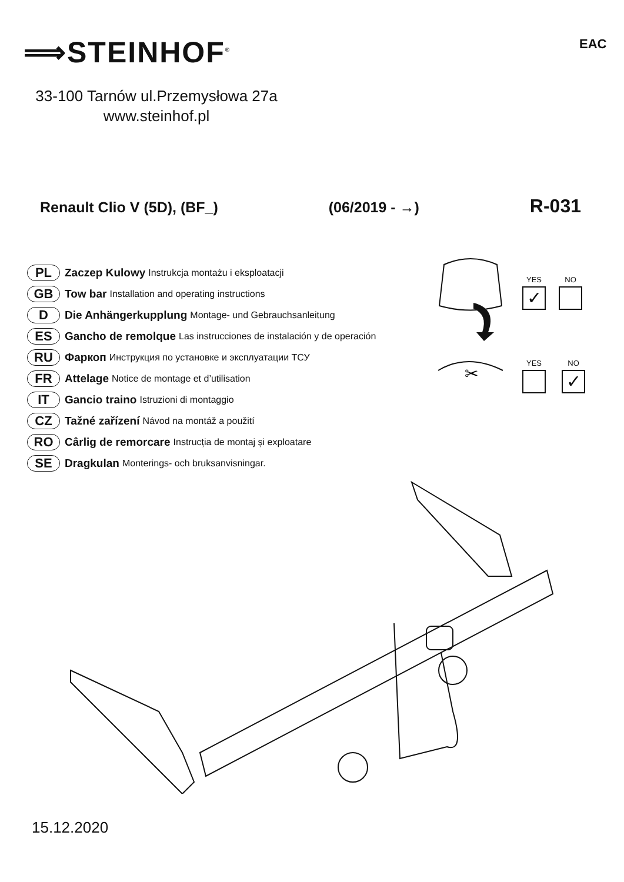⟹STEINHOF<sup>®</sup> EAC
33-100 Tarnów ul.Przemysłowa 27a
www.steinhof.pl
Renault Clio V (5D), (BF_) (06/2019 - →) R-031
PL Zaczep Kulowy Instrukcja montażu i eksploatacji
GB Tow bar Installation and operating instructions
D Die Anhängerkupplung Montage- und Gebrauchsanleitung
ES Gancho de remolque Las instrucciones de instalación y de operación
RU Фаркоп Инструкция по установке и эксплуатации ТСУ
FR Attelage Notice de montage et d’utilisation
IT Gancio traino Istruzioni di montaggio
CZ Tažné zařízení Návod na montáž a použití
RO Cârlig de remorcare Instrucția de montaj și exploatare
SE Dragkulan Monterings- och bruksanvisningar.
✂
YES
✓
NO
YES
NO
✓
15.12.2020